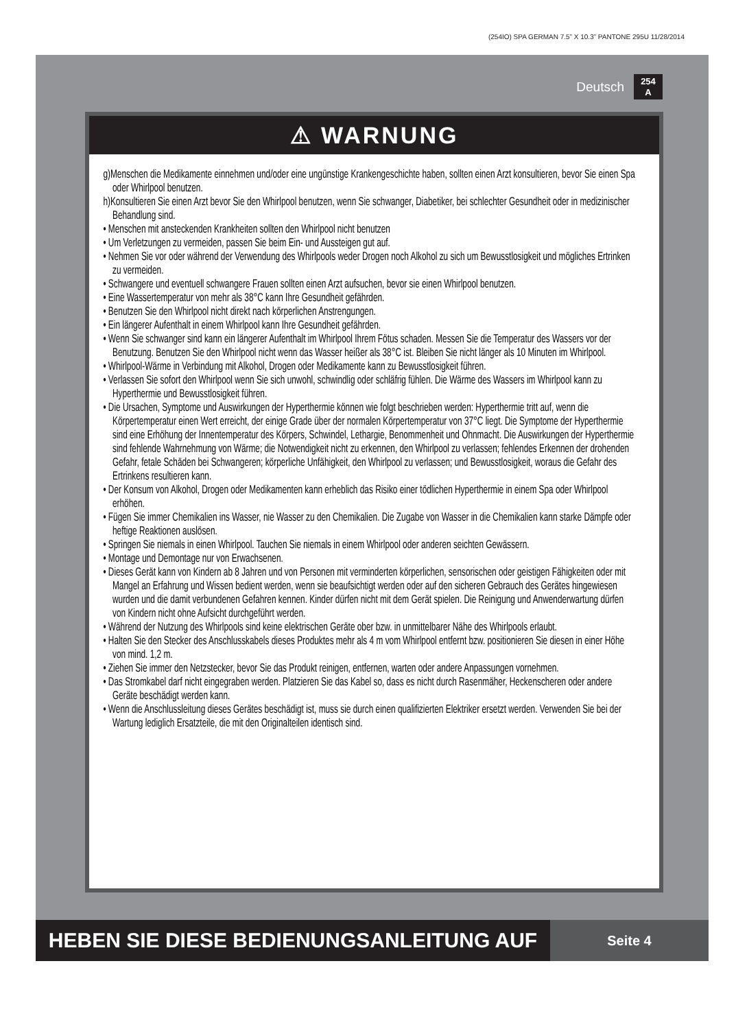(254IO) SPA GERMAN 7.5” X 10.3” PANTONE 295U 11/28/2014
Deutsch 254
A
⚠ WARNUNG
g)Menschen die Medikamente einnehmen und/oder eine ungünstige Krankengeschichte haben, sollten einen Arzt konsultieren, bevor Sie einen Spa oder Whirlpool benutzen.
h)Konsultieren Sie einen Arzt bevor Sie den Whirlpool benutzen, wenn Sie schwanger, Diabetiker, bei schlechter Gesundheit oder in medizinischer Behandlung sind.
• Menschen mit ansteckenden Krankheiten sollten den Whirlpool nicht benutzen
• Um Verletzungen zu vermeiden, passen Sie beim Ein- und Aussteigen gut auf.
• Nehmen Sie vor oder während der Verwendung des Whirlpools weder Drogen noch Alkohol zu sich um Bewusstlosigkeit und mögliches Ertrinken zu vermeiden.
• Schwangere und eventuell schwangere Frauen sollten einen Arzt aufsuchen, bevor sie einen Whirlpool benutzen.
• Eine Wassertemperatur von mehr als 38°C kann Ihre Gesundheit gefährden.
• Benutzen Sie den Whirlpool nicht direkt nach körperlichen Anstrengungen.
• Ein längerer Aufenthalt in einem Whirlpool kann Ihre Gesundheit gefährden.
• Wenn Sie schwanger sind kann ein längerer Aufenthalt im Whirlpool Ihrem Fötus schaden. Messen Sie die Temperatur des Wassers vor der Benutzung. Benutzen Sie den Whirlpool nicht wenn das Wasser heißer als 38°C ist. Bleiben Sie nicht länger als 10 Minuten im Whirlpool.
• Whirlpool-Wärme in Verbindung mit Alkohol, Drogen oder Medikamente kann zu Bewusstlosigkeit führen.
• Verlassen Sie sofort den Whirlpool wenn Sie sich unwohl, schwindlig oder schläfrig fühlen. Die Wärme des Wassers im Whirlpool kann zu Hyperthermie und Bewusstlosigkeit führen.
• Die Ursachen, Symptome und Auswirkungen der Hyperthermie können wie folgt beschrieben werden: Hyperthermie tritt auf, wenn die Körpertemperatur einen Wert erreicht, der einige Grade über der normalen Körpertemperatur von 37°C liegt. Die Symptome der Hyperthermie sind eine Erhöhung der Innentemperatur des Körpers, Schwindel, Lethargie, Benommenheit und Ohnmacht. Die Auswirkungen der Hyperthermie sind fehlende Wahrnehmung von Wärme; die Notwendigkeit nicht zu erkennen, den Whirlpool zu verlassen; fehlendes Erkennen der drohenden Gefahr, fetale Schäden bei Schwangeren; körperliche Unfähigkeit, den Whirlpool zu verlassen; und Bewusstlosigkeit, woraus die Gefahr des Ertrinkens resultieren kann.
• Der Konsum von Alkohol, Drogen oder Medikamenten kann erheblich das Risiko einer tödlichen Hyperthermie in einem Spa oder Whirlpool erhöhen.
• Fügen Sie immer Chemikalien ins Wasser, nie Wasser zu den Chemikalien. Die Zugabe von Wasser in die Chemikalien kann starke Dämpfe oder heftige Reaktionen auslösen.
• Springen Sie niemals in einen Whirlpool. Tauchen Sie niemals in einem Whirlpool oder anderen seichten Gewässern.
• Montage und Demontage nur von Erwachsenen.
• Dieses Gerät kann von Kindern ab 8 Jahren und von Personen mit verminderten körperlichen, sensorischen oder geistigen Fähigkeiten oder mit Mangel an Erfahrung und Wissen bedient werden, wenn sie beaufsichtigt werden oder auf den sicheren Gebrauch des Gerätes hingewiesen wurden und die damit verbundenen Gefahren kennen. Kinder dürfen nicht mit dem Gerät spielen. Die Reinigung und Anwenderwartung dürfen von Kindern nicht ohne Aufsicht durchgeführt werden.
• Während der Nutzung des Whirlpools sind keine elektrischen Geräte ober bzw. in unmittelbarer Nähe des Whirlpools erlaubt.
• Halten Sie den Stecker des Anschlusskabels dieses Produktes mehr als 4 m vom Whirlpool entfernt bzw. positionieren Sie diesen in einer Höhe von mind. 1,2 m.
• Ziehen Sie immer den Netzstecker, bevor Sie das Produkt reinigen, entfernen, warten oder andere Anpassungen vornehmen.
• Das Stromkabel darf nicht eingegraben werden. Platzieren Sie das Kabel so, dass es nicht durch Rasenmäher, Heckenscheren oder andere Geräte beschädigt werden kann.
• Wenn die Anschlussleitung dieses Gerätes beschädigt ist, muss sie durch einen qualifizierten Elektriker ersetzt werden. Verwenden Sie bei der Wartung lediglich Ersatzteile, die mit den Originalteilen identisch sind.
HEBEN SIE DIESE BEDIENUNGSANLEITUNG AUF
Seite 4